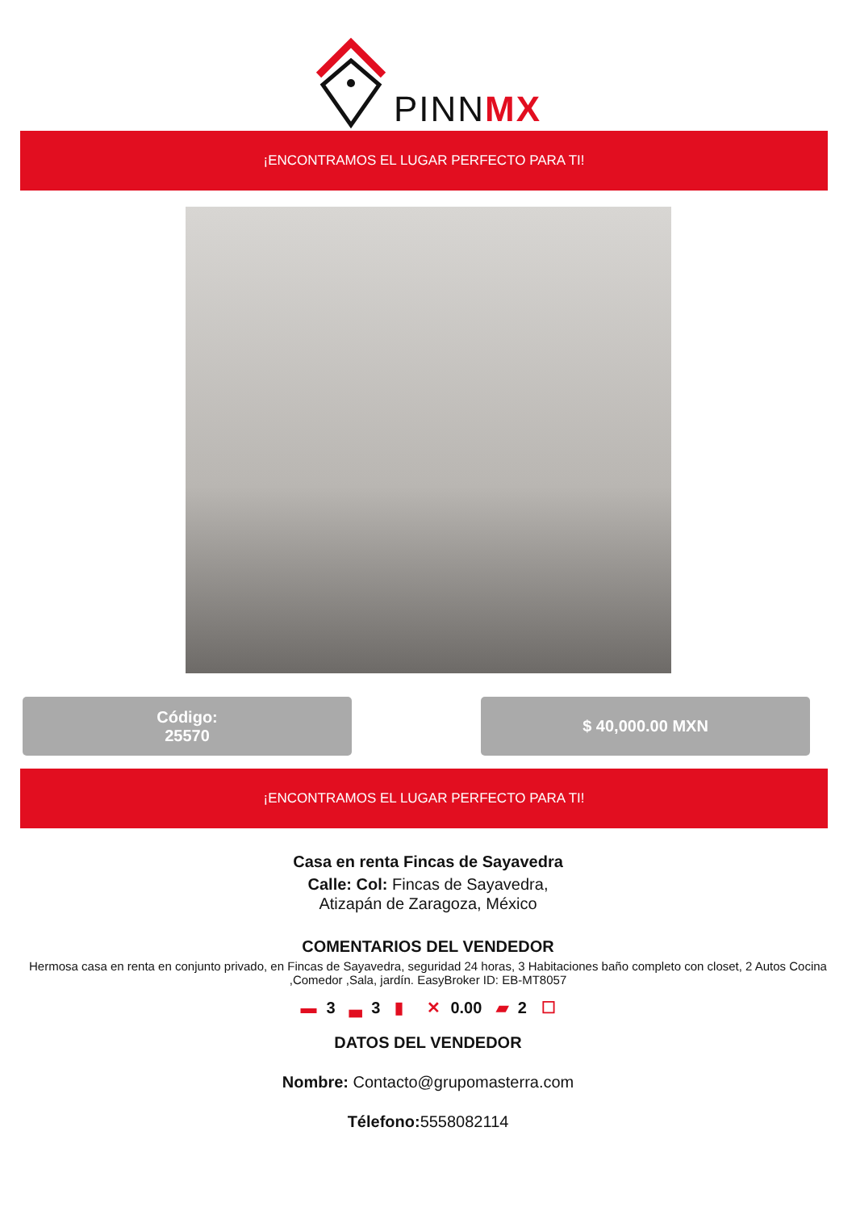PINNMX
¡ENCONTRAMOS EL LUGAR PERFECTO PARA TI!
Código:
25570
$ 40,000.00 MXN
¡ENCONTRAMOS EL LUGAR PERFECTO PARA TI!
Casa en renta Fincas de Sayavedra
Calle: Col: Fincas de Sayavedra,
Atizapán de Zaragoza, México
COMENTARIOS DEL VENDEDOR
Hermosa casa en renta en conjunto privado, en Fincas de Sayavedra, seguridad 24 horas, 3 Habitaciones baño completo con closet, 2 Autos Cocina ,Comedor ,Sala, jardín. EasyBroker ID: EB-MT8057
▬ 3 ▃ 3 ▮ ✕ 0.00 ▰ 2 ☐
DATOS DEL VENDEDOR
Nombre: Contacto@grupomasterra.com
Télefono: 5558082114